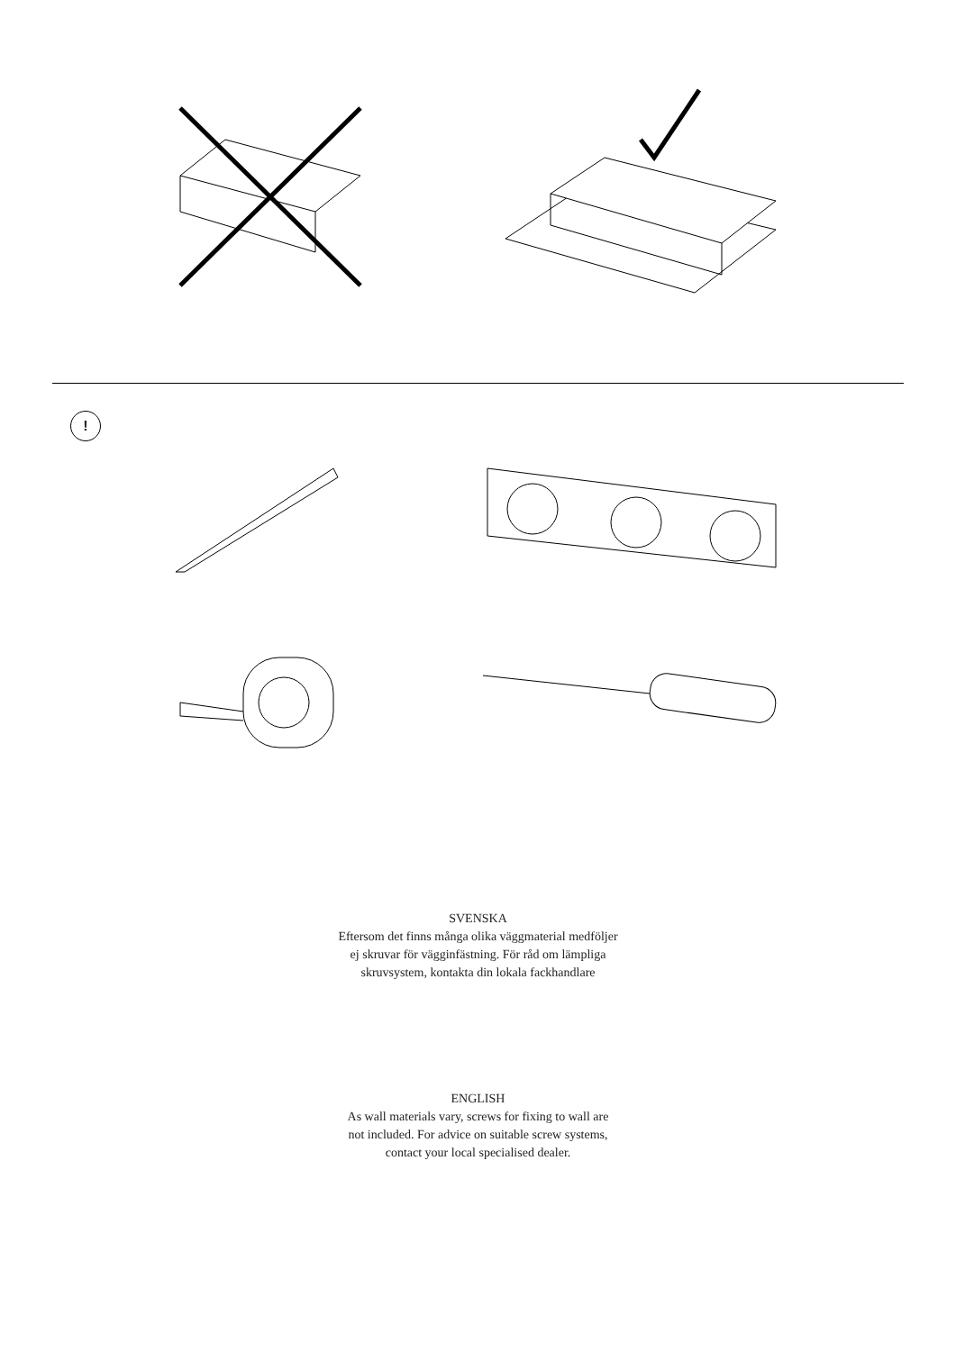!
SVENSKA
Eftersom det finns många olika väggmaterial medföljer
ej skruvar för vägginfästning. För råd om lämpliga
skruvsystem, kontakta din lokala fackhandlare
ENGLISH
As wall materials vary, screws for fixing to wall are
not included. For advice on suitable screw systems,
contact your local specialised dealer.